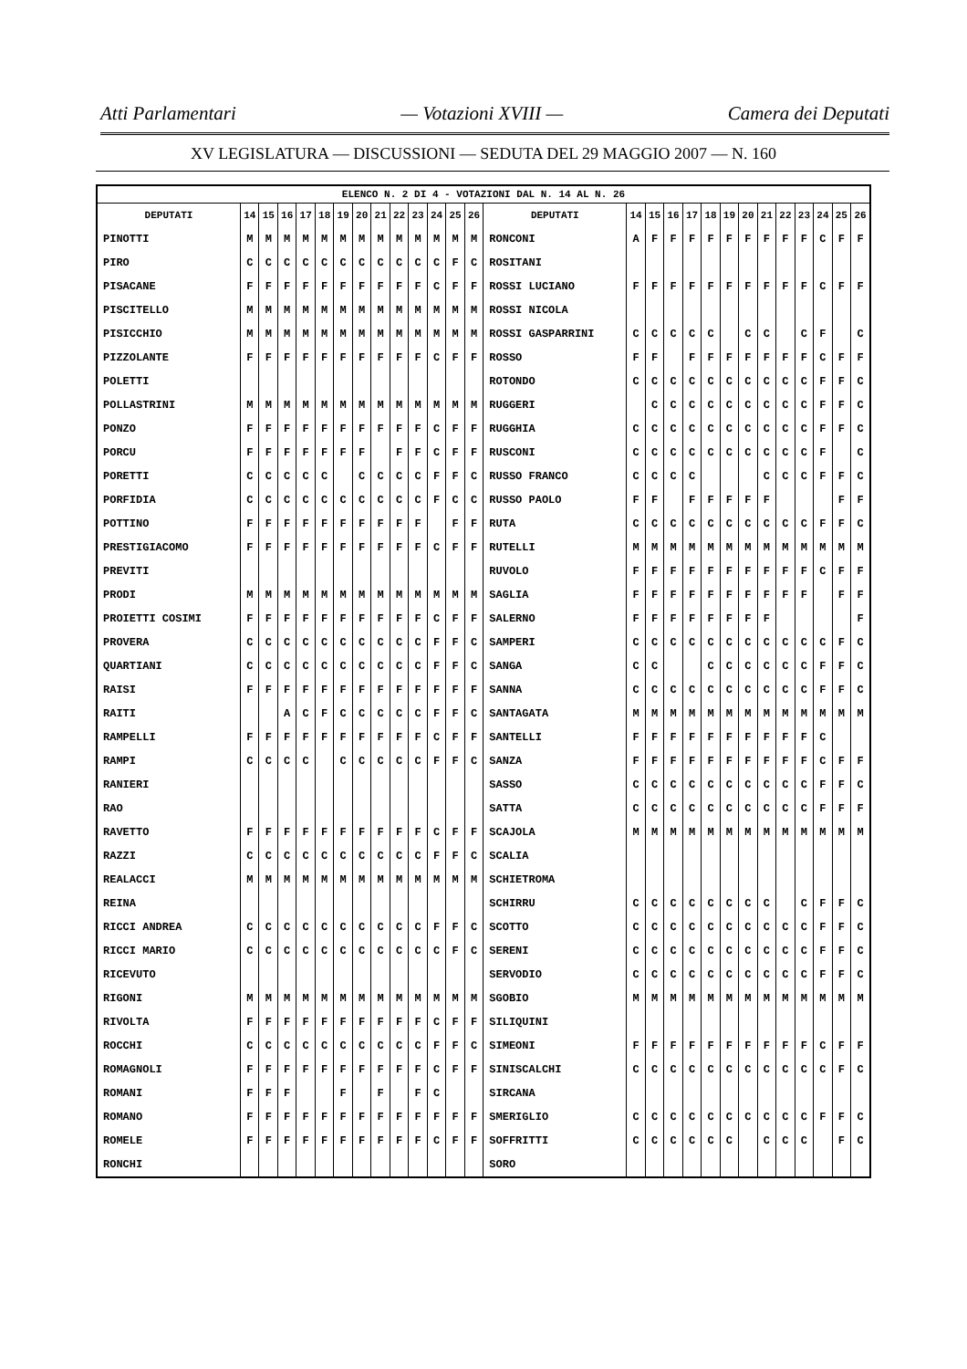Atti Parlamentari — Votazioni XVIII — Camera dei Deputati
XV LEGISLATURA — DISCUSSIONI — SEDUTA DEL 29 MAGGIO 2007 — N. 160
| ELENCO N. 2 DI 4 - VOTAZIONI DAL N. 14 AL N. 26 | | | | | | | | | | | | | | | | | | | | | | | | | | | |
| --- | --- | --- | --- | --- | --- | --- | --- | --- | --- | --- | --- | --- | --- | --- | --- | --- | --- | --- | --- | --- | --- | --- | --- | --- | --- | --- | --- |
| DEPUTATI | 14 | 15 | 16 | 17 | 18 | 19 | 20 | 21 | 22 | 23 | 24 | 25 | 26 | DEPUTATI | 14 | 15 | 16 | 17 | 18 | 19 | 20 | 21 | 22 | 23 | 24 | 25 | 26 |
| PINOTTI | M | M | M | M | M | M | M | M | M | M | M | M | M | RONCONI | A | F | F | F | F | F | F | F | F | F | C | F | F |
| PIRO | C | C | C | C | C | C | C | C | C | C | C | F | C | ROSITANI | | | | | | | | | | | | | |
| PISACANE | F | F | F | F | F | F | F | F | F | F | C | F | F | ROSSI LUCIANO | F | F | F | F | F | F | F | F | F | F | C | F | F |
| PISCITELLO | M | M | M | M | M | M | M | M | M | M | M | M | M | ROSSI NICOLA | | | | | | | | | | | | | |
| PISICCHIO | M | M | M | M | M | M | M | M | M | M | M | M | M | ROSSI GASPARRINI | C | C | C | C | C | | C | C | | C | F | | C |
| PIZZOLANTE | F | F | F | F | F | F | F | F | F | F | C | F | F | ROSSO | F | F | | F | F | F | F | F | F | F | C | F | F |
| POLETTI | | | | | | | | | | | | | | ROTONDO | C | C | C | C | C | C | C | C | C | C | F | F | C |
| POLLASTRINI | M | M | M | M | M | M | M | M | M | M | M | M | M | RUGGERI | | C | C | C | C | C | C | C | C | C | F | F | C |
| PONZO | F | F | F | F | F | F | F | F | F | F | C | F | F | RUGGHIA | C | C | C | C | C | C | C | C | C | C | F | F | C |
| PORCU | F | F | F | F | F | F | F | | F | F | C | F | F | RUSCONI | C | C | C | C | C | C | C | C | C | C | F | | C |
| PORETTI | C | C | C | C | C | | C | C | C | C | F | F | C | RUSSO FRANCO | C | C | C | C | | | | C | C | C | F | F | C |
| PORFIDIA | C | C | C | C | C | C | C | C | C | C | F | C | C | RUSSO PAOLO | F | F | | F | F | F | F | F | | | | F | F |
| POTTINO | F | F | F | F | F | F | F | F | F | F | | F | F | RUTA | C | C | C | C | C | C | C | C | C | C | F | F | C |
| PRESTIGIACOMO | F | F | F | F | F | F | F | F | F | F | C | F | F | RUTELLI | M | M | M | M | M | M | M | M | M | M | M | M | M |
| PREVITI | | | | | | | | | | | | | | RUVOLO | F | F | F | F | F | F | F | F | F | F | C | F | F |
| PRODI | M | M | M | M | M | M | M | M | M | M | M | M | M | SAGLIA | F | F | F | F | F | F | F | F | F | F | | F | F |
| PROIETTI COSIMI | F | F | F | F | F | F | F | F | F | F | C | F | F | SALERNO | F | F | F | F | F | F | F | F | | | | | F |
| PROVERA | C | C | C | C | C | C | C | C | C | C | F | F | C | SAMPERI | C | C | C | C | C | C | C | C | C | C | C | F | C |
| QUARTIANI | C | C | C | C | C | C | C | C | C | C | F | F | C | SANGA | C | C | | | C | C | C | C | C | C | F | F | C |
| RAISI | F | F | F | F | F | F | F | F | F | F | F | F | F | SANNA | C | C | C | C | C | C | C | C | C | C | F | F | C |
| RAITI | | | A | C | F | C | C | C | C | C | F | F | C | SANTAGATA | M | M | M | M | M | M | M | M | M | M | M | M | M |
| RAMPELLI | F | F | F | F | F | F | F | F | F | F | C | F | F | SANTELLI | F | F | F | F | F | F | F | F | F | F | C | | |
| RAMPI | C | C | C | C | | C | C | C | C | C | F | F | C | SANZA | F | F | F | F | F | F | F | F | F | F | C | F | F |
| RANIERI | | | | | | | | | | | | | | SASSO | C | C | C | C | C | C | C | C | C | C | F | F | C |
| RAO | | | | | | | | | | | | | | SATTA | C | C | C | C | C | C | C | C | C | C | F | F | F |
| RAVETTO | F | F | F | F | F | F | F | F | F | F | C | F | F | SCAJOLA | M | M | M | M | M | M | M | M | M | M | M | M | M |
| RAZZI | C | C | C | C | C | C | C | C | C | C | F | F | C | SCALIA | | | | | | | | | | | | | |
| REALACCI | M | M | M | M | M | M | M | M | M | M | M | M | M | SCHIETROMA | | | | | | | | | | | | | |
| REINA | | | | | | | | | | | | | | SCHIRRU | C | C | C | C | C | C | C | C | | C | F | F | C |
| RICCI ANDREA | C | C | C | C | C | C | C | C | C | C | F | F | C | SCOTTO | C | C | C | C | C | C | C | C | C | C | F | F | C |
| RICCI MARIO | C | C | C | C | C | C | C | C | C | C | C | F | C | SERENI | C | C | C | C | C | C | C | C | C | C | F | F | C |
| RICEVUTO | | | | | | | | | | | | | | SERVODIO | C | C | C | C | C | C | C | C | C | C | F | F | C |
| RIGONI | M | M | M | M | M | M | M | M | M | M | M | M | M | SGOBIO | M | M | M | M | M | M | M | M | M | M | M | M | M |
| RIVOLTA | F | F | F | F | F | F | F | F | F | F | C | F | F | SILIQUINI | | | | | | | | | | | | | |
| ROCCHI | C | C | C | C | C | C | C | C | C | C | F | F | C | SIMEONI | F | F | F | F | F | F | F | F | F | F | C | F | F |
| ROMAGNOLI | F | F | F | F | F | F | F | F | F | F | C | F | F | SINISCALCHI | C | C | C | C | C | C | C | C | C | C | C | F | C |
| ROMANI | F | F | F | | | F | | F | | F | C | | | SIRCANA | | | | | | | | | | | | | |
| ROMANO | F | F | F | F | F | F | F | F | F | F | F | F | F | SMERIGLIO | C | C | C | C | C | C | C | C | C | C | F | F | C |
| ROMELE | F | F | F | F | F | F | F | F | F | F | C | F | F | SOFFRITTI | C | C | C | C | C | C | | C | C | C | | F | C |
| RONCHI | | | | | | | | | | | | | | SORO | | | | | | | | | | | | | |